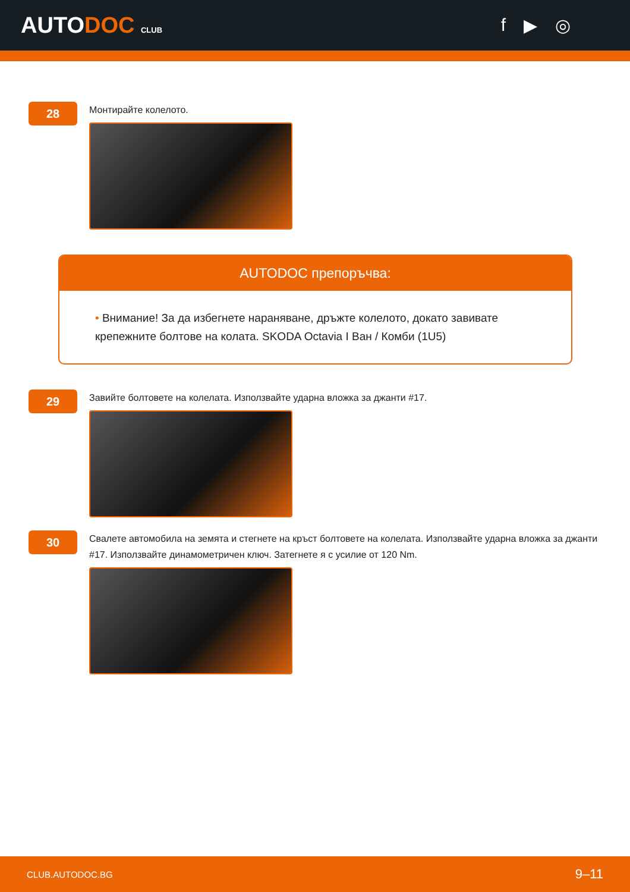AUTODOC CLUB
f ▶ ◎
28
Монтирайте колелото.
AUTODOC препоръчва:
• Внимание! За да избегнете нараняване, дръжте колелото, докато завивате крепежните болтове на колата. SKODA Octavia I Ван / Комби (1U5)
29
Завийте болтовете на колелата. Използвайте ударна вложка за джанти #17.
30
Свалете автомобила на земята и стегнете на кръст болтовете на колелата. Използвайте ударна вложка за джанти #17. Използвайте динамометричен ключ. Затегнете я с усилие от 120 Nm.
CLUB.AUTODOC.BG 9–11